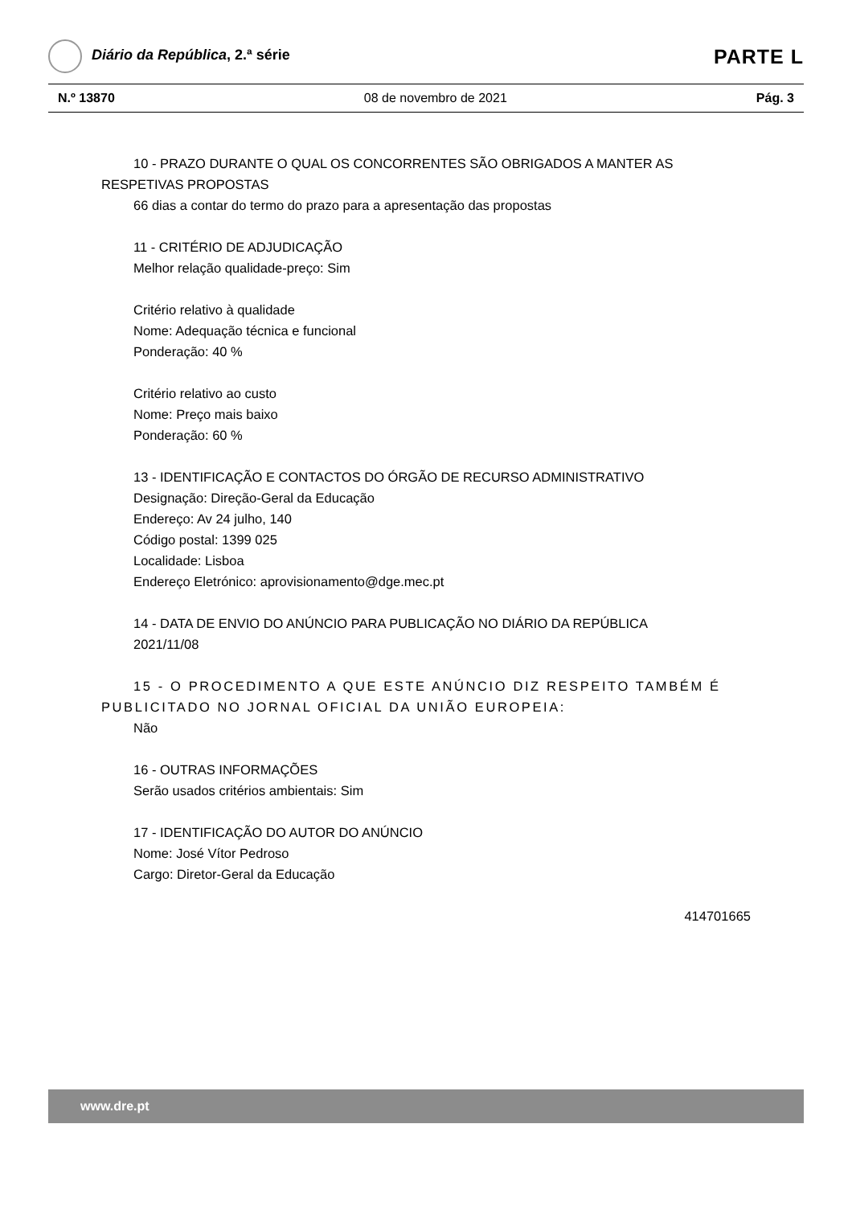Diário da República, 2.ª série
PARTE L
N.º 13870 08 de novembro de 2021 Pág. 3
10 - PRAZO DURANTE O QUAL OS CONCORRENTES SÃO OBRIGADOS A MANTER AS
RESPETIVAS PROPOSTAS
66 dias a contar do termo do prazo para a apresentação das propostas
11 - CRITÉRIO DE ADJUDICAÇÃO
Melhor relação qualidade-preço: Sim
Critério relativo à qualidade
Nome: Adequação técnica e funcional
Ponderação: 40 %
Critério relativo ao custo
Nome: Preço mais baixo
Ponderação: 60 %
13 - IDENTIFICAÇÃO E CONTACTOS DO ÓRGÃO DE RECURSO ADMINISTRATIVO
Designação: Direção-Geral da Educação
Endereço: Av 24 julho, 140
Código postal: 1399 025
Localidade: Lisboa
Endereço Eletrónico: aprovisionamento@dge.mec.pt
14 - DATA DE ENVIO DO ANÚNCIO PARA PUBLICAÇÃO NO DIÁRIO DA REPÚBLICA
2021/11/08
15 - O PROCEDIMENTO A QUE ESTE ANÚNCIO DIZ RESPEITO TAMBÉM É
PUBLICITADO NO JORNAL OFICIAL DA UNIÃO EUROPEIA:
Não
16 - OUTRAS INFORMAÇÕES
Serão usados critérios ambientais: Sim
17 - IDENTIFICAÇÃO DO AUTOR DO ANÚNCIO
Nome: José Vítor Pedroso
Cargo: Diretor-Geral da Educação
414701665
www.dre.pt